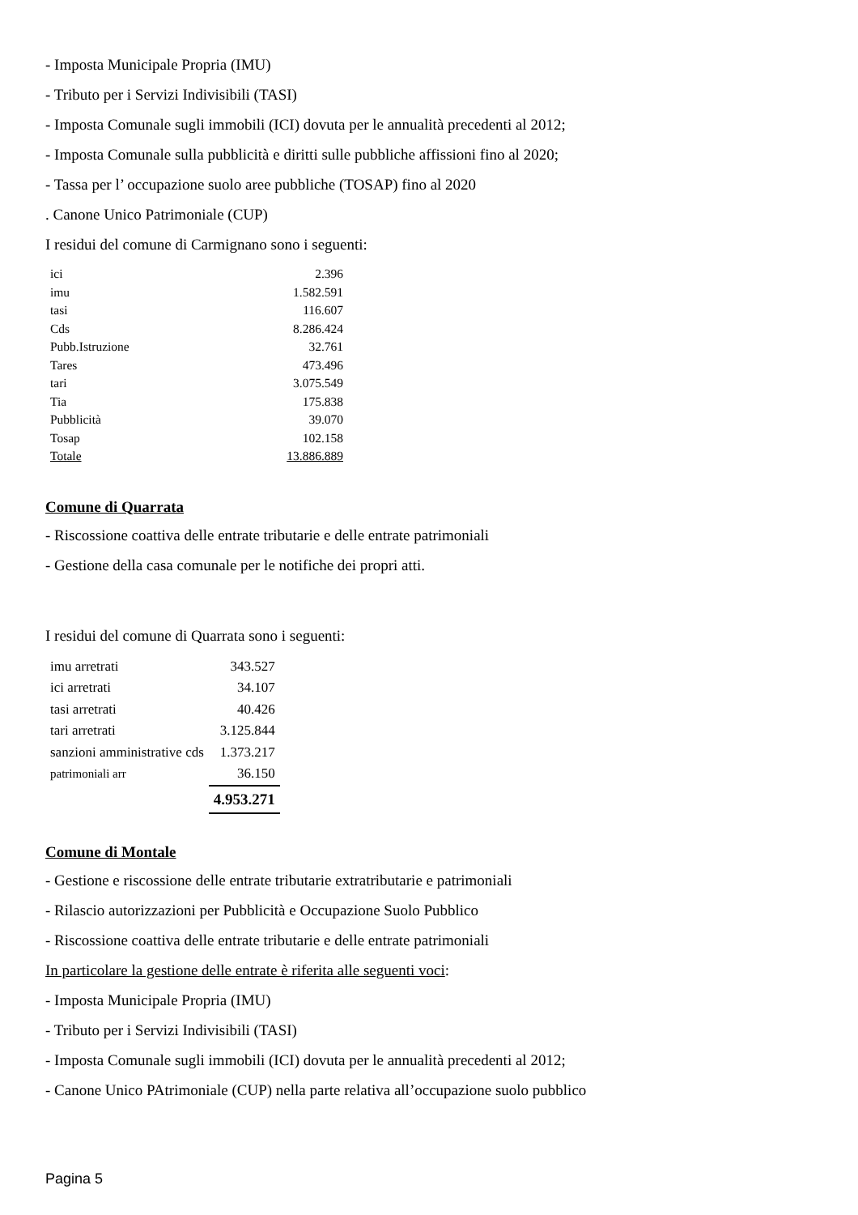- Imposta Municipale Propria (IMU)
- Tributo per i Servizi Indivisibili (TASI)
- Imposta Comunale sugli immobili (ICI) dovuta per le annualità precedenti al 2012;
- Imposta Comunale sulla pubblicità e diritti sulle pubbliche affissioni fino al 2020;
- Tassa per l’ occupazione suolo aree pubbliche (TOSAP) fino al 2020
. Canone Unico Patrimoniale (CUP)
I residui del comune di Carmignano sono i seguenti:
| ici | 2.396 |
| imu | 1.582.591 |
| tasi | 116.607 |
| Cds | 8.286.424 |
| Pubb.Istruzione | 32.761 |
| Tares | 473.496 |
| tari | 3.075.549 |
| Tia | 175.838 |
| Pubblicità | 39.070 |
| Tosap | 102.158 |
| Totale | 13.886.889 |
Comune di Quarrata
- Riscossione coattiva delle entrate tributarie e delle entrate patrimoniali
- Gestione della casa comunale per le notifiche dei propri atti.
I residui del comune di Quarrata sono i seguenti:
| imu arretrati | 343.527 |
| ici arretrati | 34.107 |
| tasi arretrati | 40.426 |
| tari arretrati | 3.125.844 |
| sanzioni amministrative cds | 1.373.217 |
| patrimoniali arr | 36.150 |
| | 4.953.271 |
Comune di Montale
- Gestione e riscossione delle entrate tributarie extratributarie e patrimoniali
- Rilascio autorizzazioni per Pubblicità e Occupazione Suolo Pubblico
- Riscossione coattiva delle entrate tributarie e delle entrate patrimoniali
In particolare la gestione delle entrate è riferita alle seguenti voci:
- Imposta Municipale Propria (IMU)
- Tributo per i Servizi Indivisibili (TASI)
- Imposta Comunale sugli immobili (ICI) dovuta per le annualità precedenti al 2012;
- Canone Unico PAtrimoniale (CUP) nella parte relativa all’occupazione suolo pubblico
Pagina 5